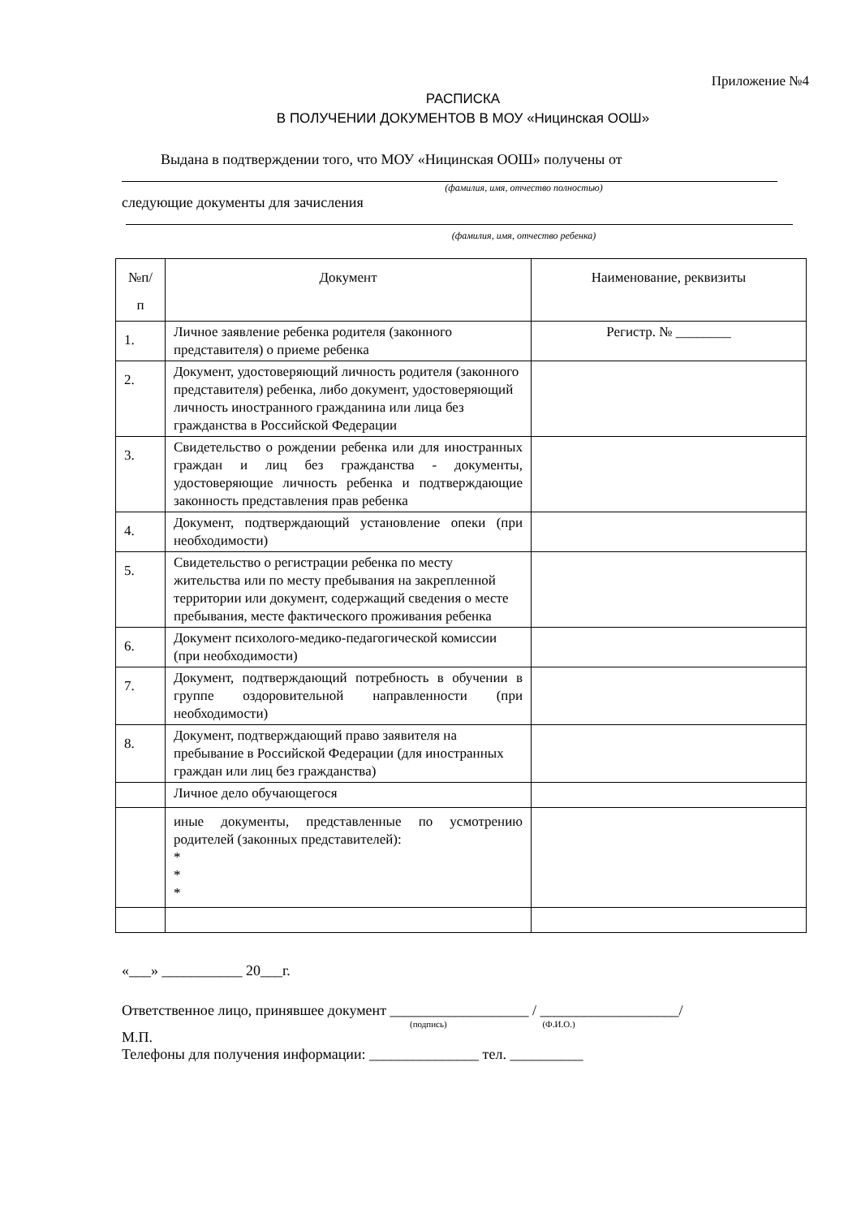Приложение №4
РАСПИСКА
В ПОЛУЧЕНИИ ДОКУМЕНТОВ В МОУ «Ницинская ООШ»
Выдана в подтверждении того, что МОУ «Ницинская ООШ» получены от
(фамилия, имя, отчество полностью)
следующие документы для зачисления
(фамилия, имя, отчество ребенка)
| №п/ п | Документ | Наименование, реквизиты |
| 1. | Личное заявление ребенка родителя (законного представителя) о приеме ребенка | Регистр. № ________ |
| 2. | Документ, удостоверяющий личность родителя (законного представителя) ребенка, либо документ, удостоверяющий личность иностранного гражданина или лица без гражданства в Российской Федерации | |
| 3. | Свидетельство о рождении ребенка или для иностранных граждан и лиц без гражданства - документы, удостоверяющие личность ребенка и подтверждающие законность представления прав ребенка | |
| 4. | Документ, подтверждающий установление опеки (при необходимости) | |
| 5. | Свидетельство о регистрации ребенка по месту жительства или по месту пребывания на закрепленной территории или документ, содержащий сведения о месте пребывания, месте фактического проживания ребенка | |
| 6. | Документ психолого-медико-педагогической комиссии (при необходимости) | |
| 7. | Документ, подтверждающий потребность в обучении в группе оздоровительной направленности (при необходимости) | |
| 8. | Документ, подтверждающий право заявителя на пребывание в Российской Федерации (для иностранных граждан или лиц без гражданства) | |
| | Личное дело обучающегося | |
| | иные документы, представленные по усмотрению родителей (законных представителей): * * * | |
«___» ___________ 20___г.
Ответственное лицо, принявшее документ ___________________ / ___________________/
(подпись) (Ф.И.О.)
М.П.
Телефоны для получения информации: _______________ тел. __________